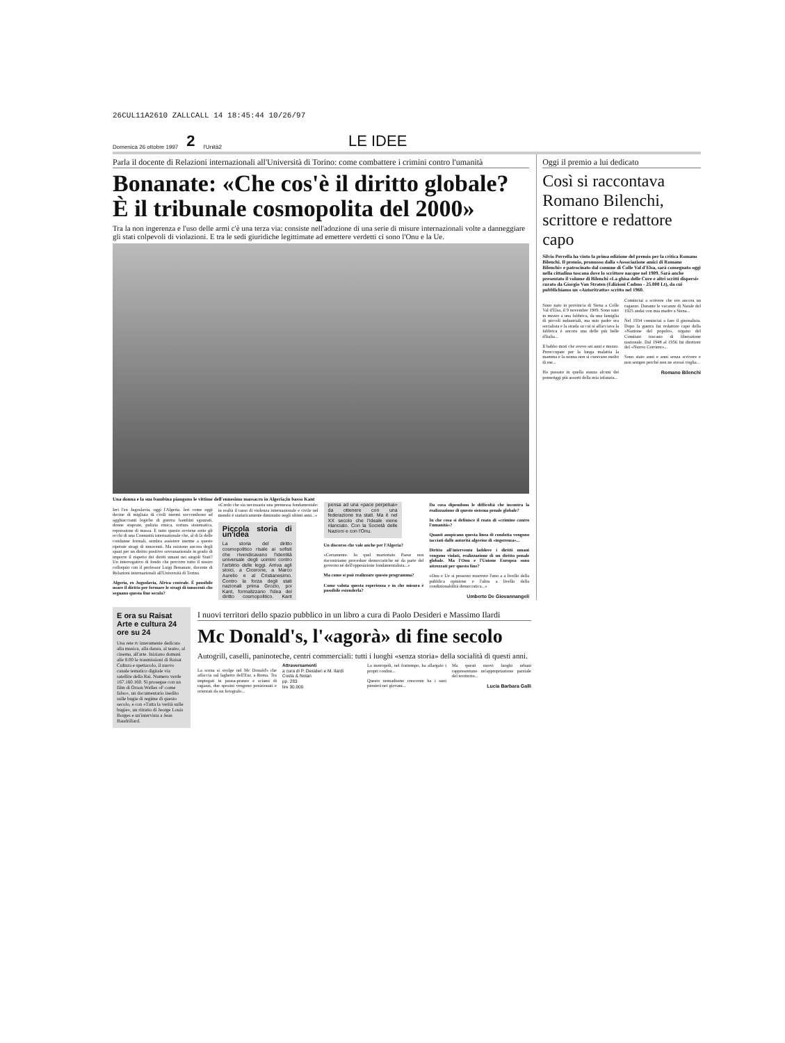26CUL11A2610 ZALLCALL 14 18:45:44 10/26/97
Domenica 26 ottobre 1997 2 l'Unità2 LE IDEE
Parla il docente di Relazioni internazionali all'Università di Torino: come combattere i crimini contro l'umanità
Bonanate: «Che cos'è il diritto globale? È il tribunale cosmopolita del 2000»
Tra la non ingerenza e l'uso delle armi c'è una terza via: consiste nell'adozione di una serie di misure internazionali volte a danneggiare gli stati colpevoli di violazioni. E tra le sedi giuridiche legittimate ad emettere verdetti ci sono l'Onu e la Ue.
Una donna e la sua bambina piangono le vittime dell'ennesimo massacro in Algeria;in basso Kant
Ieri l'ex Jugoslavia, oggi l'Algeria. Ieri come oggi decine di migliaia di civili inermi soccombono ad agghiaccianti logiche di guerra: bambini sgozzati, donne stuprate, pulizia etnica, tortura sistematica, repressione di massa. E tutto questo avviene sotto gli occhi di una Comunità internazionale che, al di là delle condanne formali, sembra assistere inerme a queste ripetute stragi di innocenti. Ma esistono ancora degli spazi per un diritto positivo sovranazionale in grado di imporre il rispetto dei diritti umani nei singoli Stati? Un interrogativo di fondo che percorre tutto il nostro colloquio con il professor Luigi Bonanate, docente di Relazioni internazionali all'Università di Torino.
Algeria, ex Jugoslavia, Africa centrale. È possibile usare il diritto per fermare le stragi di innocenti che segnano questa fine secolo?
«Credo che sia necessaria una premessa fondamentale: in realtà il tasso di violenza internazionale e civile nel mondo è statisticamente diminuito negli ultimi anni...»
Piccola storia di un'idea
La storia del diritto cosmopolitico risale ai sofisti che rivendicavano l'identità universale degli uomini contro l'arbitrio delle leggi. Arriva agli stoici, a Cicerone, a Marco Aurelio e al Cristianesimo. Contro la forza degli stati nazionali prima Grozio, poi Kant, formalizzano l'idea del diritto cosmopolitico. Kant pensa ad una «pace perpetua» da ottenere con una federazione tra stati. Ma è nel XX secolo che l'ideale viene rilanciato. Con la Società delle Nazioni e con l'Onu.
Un discorso che vale anche per l'Algeria?
«Certamente. In quel martoriato Paese non riscontriamo procedure democratiche né da parte del governo né dell'opposizione fondamentalista...»
Ma come si può realizzare questo programma?
Come valuta questa esperienza e in che misura è possibile estenderla?
Da cosa dipendono le difficoltà che incontra la realizzazione di questo sistema penale globale?
In che cosa si definisce il reato di «crimine contro l'umanità»?
Quanti auspicano questa linea di condotta vengono tacciati dalle autorità algerine di «ingerenza»...
Diritto all'intervento laddove i diritti umani vengono violati, realizzazione di un diritto penale globale. Ma l'Onu e l'Unione Europea sono attrezzati per questo fine?
«Onu e Ue si possono muovere l'uno a a livello della pubblica opinione e l'altra a livello della condizionabilità democratica...»
Umberto De Giovannangeli
Oggi il premio a lui dedicato
Così si raccontava Romano Bilenchi, scrittore e redattore capo
Silvio Perrella ha vinto la prima edizione del premio per la critica Romano Bilenchi. Il premio, promosso dalla «Associazione amici di Romano Bilenchi» e patrocinato dal comune di Colle Val d'Elsa, sarà consegnato oggi nella cittadina toscana dove lo scrittore nacque nel 1909. Sarà anche presentato il volume di Bilenchi «La ghisa delle Cure e altri scritti dispersi» curato da Giorgio Van Straten (Edizioni Cadmo - 25.000 Lt), da cui pubblichiamo un «Autoritratto» scritto nel 1960.
Sono nato in provincia di Siena a Colle Val d'Elsa, il 9 novembre 1909. Sono nato in mezzo a una fabbrica, da una famiglia di piccoli industriali, ma mio padre era socialista e la strada su cui si affacciava la fabbrica è ancora una delle più belle d'Italia...
Il babbo morì che avevo sei anni e mezzo. Preoccupate per la lunga malattia la mamma e la nonna non si curavano molto di me...
Ho passato in quella stanza alcuni dei pomeriggi più assorti della mia infanzia...
Cominciai a scrivere che ero ancora un ragazzo. Durante le vacanze di Natale del 1925 andai con mia madre a Siena...
Nel 1934 cominciai a fare il giornalista. Dopo la guerra fui redattore capo della «Nazione del popolo», organo del Comitato toscano di liberazione nazionale. Dal 1948 al 1956 fui direttore del «Nuovo Corriere»...
Sono stato anni e anni senza scrivere e non sempre perché non ne avessi voglia...
Romano Bilenchi
E ora su Raisat Arte e cultura 24 ore su 24
Una rete tv interamente dedicato alla musica, alla danza, al teatro, al cinema, all'arte. Iniziano domani alle 8.00 le trasmissioni di Raisat Cultura e spettacolo, il nuovo canale tematico digitale via satellite della Rai. Numero verde 167.160.160. Si prosegue con un film di Orson Welles «F come falso», un documentario inedito sulle bugie di regime di questo secolo, e con «Tutta la verità sulle bugie», un ritratto di Jeorge Louis Borges e un'intervista a Jean Baudrillard.
I nuovi territori dello spazio pubblico in un libro a cura di Paolo Desideri e Massimo Ilardi
Mc Donald's, l'«agorà» di fine secolo
Autogrill, caselli, paninoteche, centri commerciali: tutti i luoghi «senza storia» della socialità di questi anni.
La scena si svolge nel Mc Donald's che affaccia sul laghetto dell'Eur, a Roma. Tra impiegati in pausa-pranzo e sciami di ragazzi, due sposini vengono posizionati e orientati da un fotografo...
Attraversamenti
a cura di P. Desideri e M. Ilardi
Costa & Nolan
pp. 283
lire 30.000
La metropoli, nel frattempo, ha allargato i propri confini...
Questo nomadismo crescente ha i suoi pionieri nei giovani...
Ma questi nuovi luoghi urbani rappresentano un'appropriazione parziale del territorio...
Lucia Barbara Galli